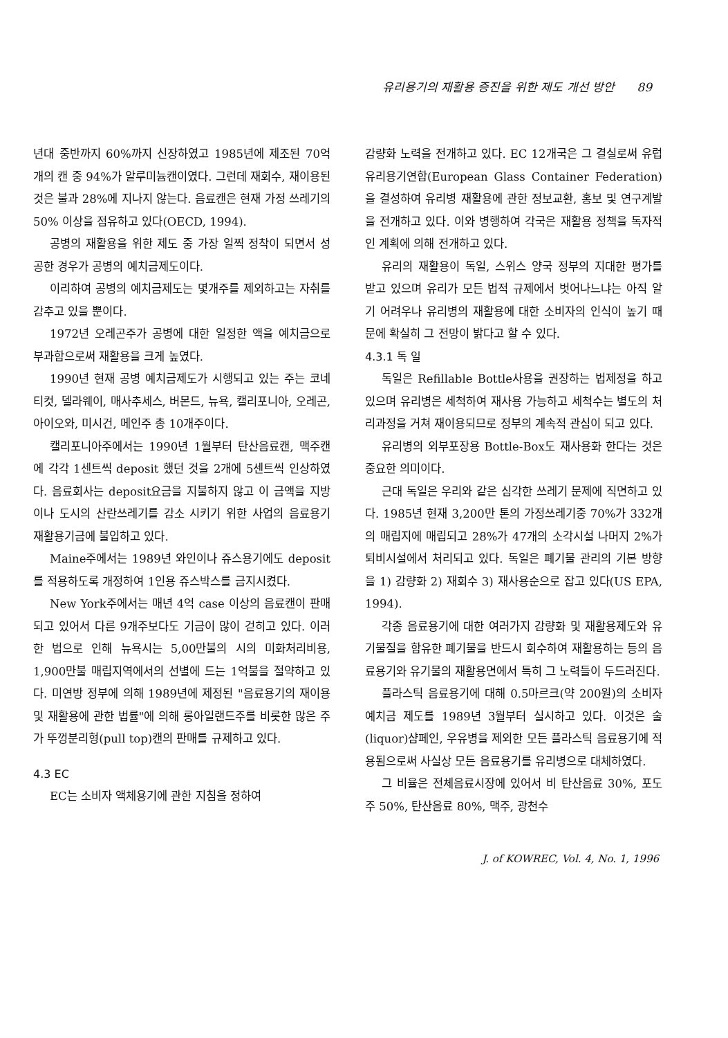유리용기의 재활용 증진을 위한 제도 개선 방안 89
년대 중반까지 60%까지 신장하였고 1985년에 제조된 70억개의 캔 중 94%가 알루미늄캔이였다. 그런데 재회수, 재이용된 것은 불과 28%에 지나지 않는다. 음료캔은 현재 가정 쓰레기의 50% 이상을 점유하고 있다(OECD, 1994).
공병의 재활용을 위한 제도 중 가장 일찍 정착이 되면서 성공한 경우가 공병의 예치금제도이다.
이리하여 공병의 예치금제도는 몇개주를 제외하고는 자취를 감추고 있을 뿐이다.
1972년 오레곤주가 공병에 대한 일정한 액을 예치금으로 부과함으로써 재활용을 크게 높였다.
1990년 현재 공병 예치금제도가 시행되고 있는 주는 코네티컷, 델라웨이, 매사추세스, 버몬드, 뉴욕, 캘리포니아, 오레곤, 아이오와, 미시건, 메인주 총 10개주이다.
캘리포니아주에서는 1990년 1월부터 탄산음료캔, 맥주캔에 각각 1센트씩 deposit 했던 것을 2개에 5센트씩 인상하였다. 음료회사는 deposit요금을 지불하지 않고 이 금액을 지방이나 도시의 산란쓰레기를 감소 시키기 위한 사업의 음료용기 재활용기금에 불입하고 있다.
Maine주에서는 1989년 와인이나 쥬스용기에도 deposit를 적용하도록 개정하여 1인용 쥬스박스를 금지시켰다.
New York주에서는 매년 4억 case 이상의 음료캔이 판매되고 있어서 다른 9개주보다도 기금이 많이 걷히고 있다. 이러한 법으로 인해 뉴욕시는 5,00만불의 시의 미화처리비용, 1,900만불 매립지역에서의 선별에 드는 1억불을 절약하고 있다. 미연방 정부에 의해 1989년에 제정된 "음료용기의 재이용 및 재활용에 관한 법률"에 의해 롱아일랜드주를 비롯한 많은 주가 뚜껑분리형(pull top)캔의 판매를 규제하고 있다.
4.3 EC
EC는 소비자 액체용기에 관한 지침을 정하여
감량화 노력을 전개하고 있다. EC 12개국은 그 결실로써 유럽유리용기연합(European Glass Container Federation)을 결성하여 유리병 재활용에 관한 정보교환, 홍보 및 연구계발을 전개하고 있다. 이와 병행하여 각국은 재활용 정책을 독자적인 계획에 의해 전개하고 있다.
유리의 재활용이 독일, 스위스 양국 정부의 지대한 평가를 받고 있으며 유리가 모든 법적 규제에서 벗어나느냐는 아직 알기 어려우나 유리병의 재활용에 대한 소비자의 인식이 높기 때문에 확실히 그 전망이 밝다고 할 수 있다.
4.3.1 독 일
독일은 Refillable Bottle사용을 권장하는 법제정을 하고 있으며 유리병은 세척하여 재사용 가능하고 세척수는 별도의 처리과정을 거쳐 재이용되므로 정부의 계속적 관심이 되고 있다.
유리병의 외부포장용 Bottle-Box도 재사용화 한다는 것은 중요한 의미이다.
근대 독일은 우리와 같은 심각한 쓰레기 문제에 직면하고 있다. 1985년 현재 3,200만 톤의 가정쓰레기중 70%가 332개의 매립지에 매립되고 28%가 47개의 소각시설 나머지 2%가 퇴비시설에서 처리되고 있다. 독일은 폐기물 관리의 기본 방향을 1) 감량화 2) 재회수 3) 재사용순으로 잡고 있다(US EPA, 1994).
각종 음료용기에 대한 여러가지 감량화 및 재활용제도와 유기물질을 함유한 폐기물을 반드시 회수하여 재활용하는 등의 음료용기와 유기물의 재활용면에서 특히 그 노력들이 두드러진다.
플라스틱 음료용기에 대해 0.5마르크(약 200원)의 소비자 예치금 제도를 1989년 3월부터 실시하고 있다. 이것은 술(liquor)샴페인, 우유병을 제외한 모든 플라스틱 음료용기에 적용됨으로써 사실상 모든 음료용기를 유리병으로 대체하였다.
그 비율은 전체음료시장에 있어서 비 탄산음료 30%, 포도주 50%, 탄산음료 80%, 맥주, 광천수
J. of KOWREC, Vol. 4, No. 1, 1996